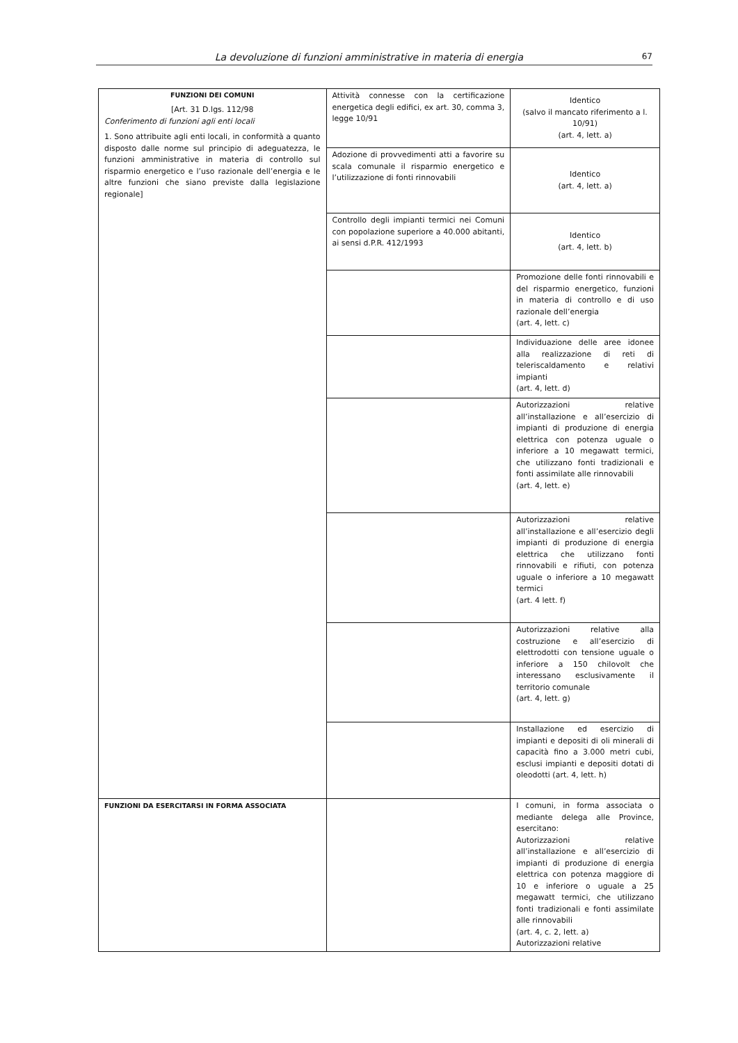La devoluzione di funzioni amministrative in materia di energia 67
| FUNZIONI DEI COMUNI [Art. 31 D.lgs. 112/98 Conferimento di funzioni agli enti locali 1. Sono attribuite agli enti locali, in conformità a quanto disposto dalle norme sul principio di adeguatezza, le funzioni amministrative in materia di controllo sul risparmio energetico e l’uso razionale dell’energia e le altre funzioni che siano previste dalla legislazione regionale] | Attività connesse con la certificazione energetica degli edifici, ex art. 30, comma 3, legge 10/91 | Identico (salvo il mancato riferimento a l. 10/91) (art. 4, lett. a) |
| | Adozione di provvedimenti atti a favorire su scala comunale il risparmio energetico e l’utilizzazione di fonti rinnovabili | Identico (art. 4, lett. a) |
| | Controllo degli impianti termici nei Comuni con popolazione superiore a 40.000 abitanti, ai sensi d.P.R. 412/1993 | Identico (art. 4, lett. b) |
| | | Promozione delle fonti rinnovabili e del risparmio energetico, funzioni in materia di controllo e di uso razionale dell’energia (art. 4, lett. c) |
| | | Individuazione delle aree idonee alla realizzazione di reti di teleriscaldamento e relativi impianti (art. 4, lett. d) |
| | | Autorizzazioni relative all’installazione e all’esercizio di impianti di produzione di energia elettrica con potenza uguale o inferiore a 10 megawatt termici, che utilizzano fonti tradizionali e fonti assimilate alle rinnovabili (art. 4, lett. e) |
| | | Autorizzazioni relative all’installazione e all’esercizio degli impianti di produzione di energia elettrica che utilizzano fonti rinnovabili e rifiuti, con potenza uguale o inferiore a 10 megawatt termici (art. 4 lett. f) |
| | | Autorizzazioni relative alla costruzione e all’esercizio di elettrodotti con tensione uguale o inferiore a 150 chilovolt che interessano esclusivamente il territorio comunale (art. 4, lett. g) |
| | | Installazione ed esercizio di impianti e depositi di oli minerali di capacità fino a 3.000 metri cubi, esclusi impianti e depositi dotati di oleodotti (art. 4, lett. h) |
| FUNZIONI DA ESERCITARSI IN FORMA ASSOCIATA | | I comuni, in forma associata o mediante delega alle Province, esercitano: Autorizzazioni relative all’installazione e all’esercizio di impianti di produzione di energia elettrica con potenza maggiore di 10 e inferiore o uguale a 25 megawatt termici, che utilizzano fonti tradizionali e fonti assimilate alle rinnovabili (art. 4, c. 2, lett. a) Autorizzazioni relative |